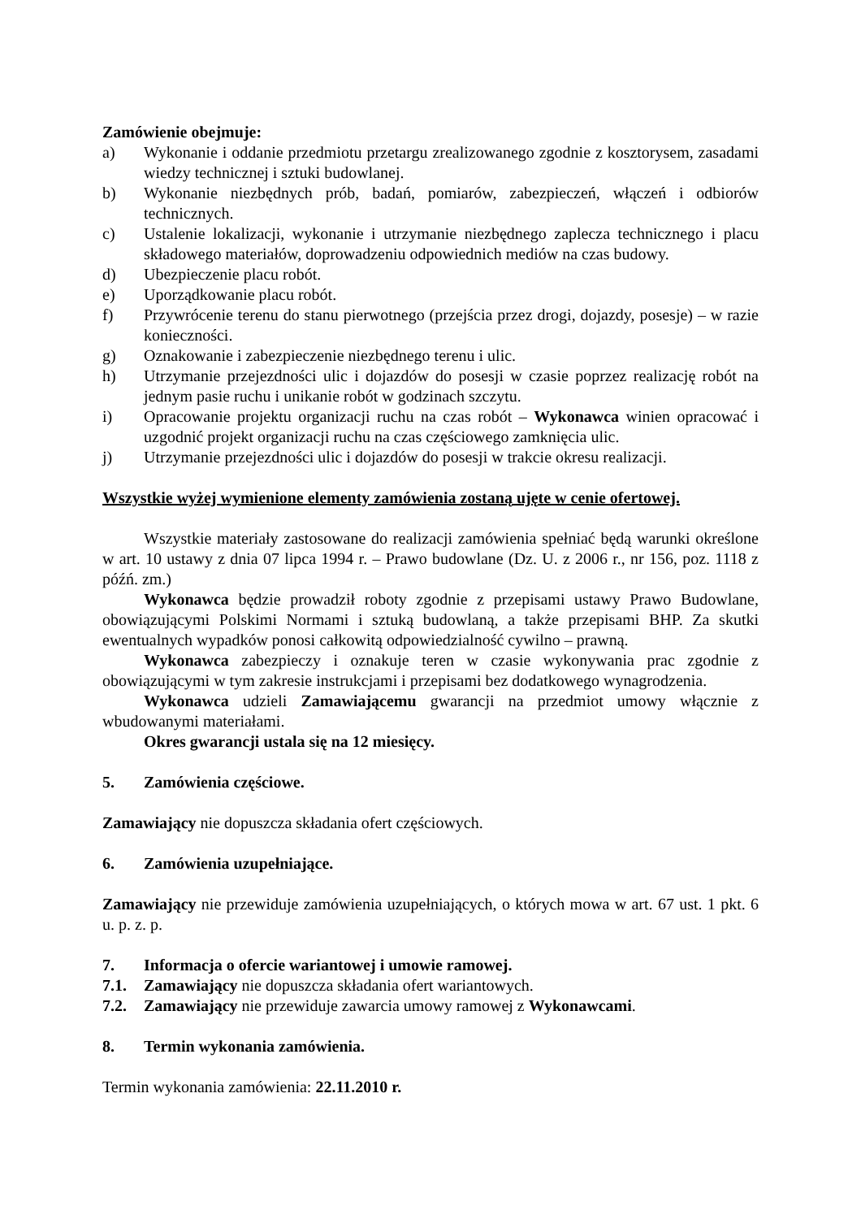Zamówienie obejmuje:
a) Wykonanie i oddanie przedmiotu przetargu zrealizowanego zgodnie z kosztorysem, zasadami wiedzy technicznej i sztuki budowlanej.
b) Wykonanie niezbędnych prób, badań, pomiarów, zabezpieczeń, włączeń i odbiorów technicznych.
c) Ustalenie lokalizacji, wykonanie i utrzymanie niezbędnego zaplecza technicznego i placu składowego materiałów, doprowadzeniu odpowiednich mediów na czas budowy.
d) Ubezpieczenie placu robót.
e) Uporządkowanie placu robót.
f) Przywrócenie terenu do stanu pierwotnego (przejścia przez drogi, dojazdy, posesje) – w razie konieczności.
g) Oznakowanie i zabezpieczenie niezbędnego terenu i ulic.
h) Utrzymanie przejezdności ulic i dojazdów do posesji w czasie poprzez realizację robót na jednym pasie ruchu i unikanie robót w godzinach szczytu.
i) Opracowanie projektu organizacji ruchu na czas robót – Wykonawca winien opracować i uzgodnić projekt organizacji ruchu na czas częściowego zamknięcia ulic.
j) Utrzymanie przejezdności ulic i dojazdów do posesji w trakcie okresu realizacji.
Wszystkie wyżej wymienione elementy zamówienia zostaną ujęte w cenie ofertowej.
Wszystkie materiały zastosowane do realizacji zamówienia spełniać będą warunki określone w art. 10 ustawy z dnia 07 lipca 1994 r. – Prawo budowlane (Dz. U. z 2006 r., nr 156, poz. 1118 z późń. zm.)
Wykonawca będzie prowadził roboty zgodnie z przepisami ustawy Prawo Budowlane, obowiązującymi Polskimi Normami i sztuką budowlaną, a także przepisami BHP. Za skutki ewentualnych wypadków ponosi całkowitą odpowiedzialność cywilno – prawną.
Wykonawca zabezpieczy i oznakuje teren w czasie wykonywania prac zgodnie z obowiązującymi w tym zakresie instrukcjami i przepisami bez dodatkowego wynagrodzenia.
Wykonawca udzieli Zamawiającemu gwarancji na przedmiot umowy włącznie z wbudowanymi materiałami.
Okres gwarancji ustala się na 12 miesięcy.
5. Zamówienia częściowe.
Zamawiający nie dopuszcza składania ofert częściowych.
6. Zamówienia uzupełniające.
Zamawiający nie przewiduje zamówienia uzupełniających, o których mowa w art. 67 ust. 1 pkt. 6 u. p. z. p.
7. Informacja o ofercie wariantowej i umowie ramowej.
7.1. Zamawiający nie dopuszcza składania ofert wariantowych.
7.2. Zamawiający nie przewiduje zawarcia umowy ramowej z Wykonawcami.
8. Termin wykonania zamówienia.
Termin wykonania zamówienia: 22.11.2010 r.